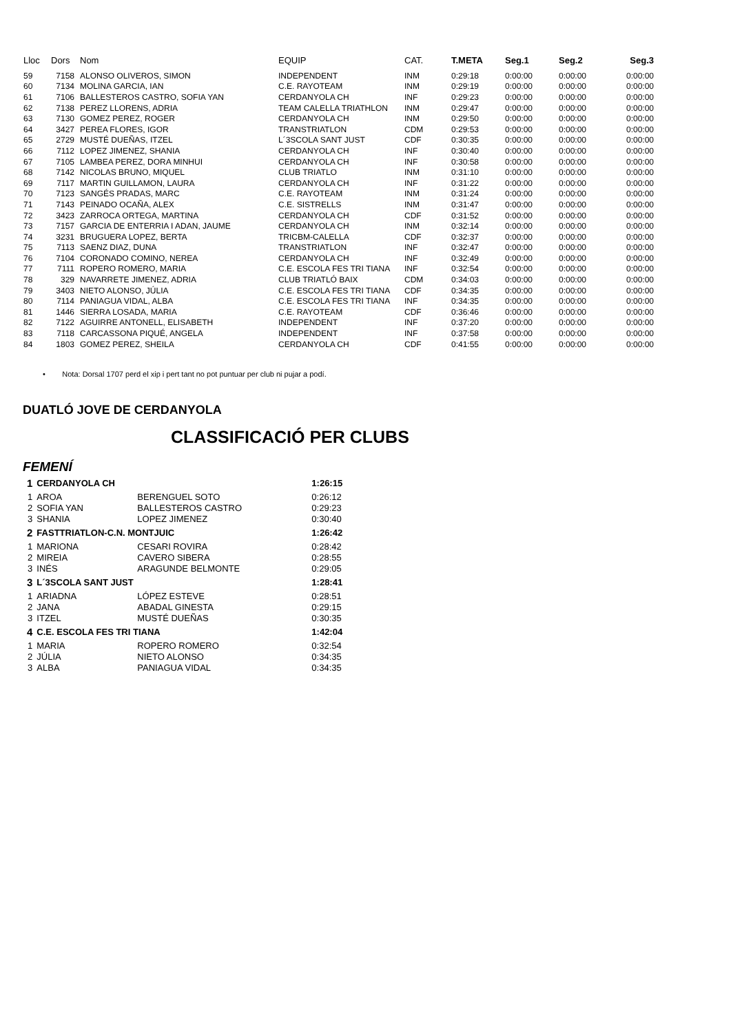| Lloc | Dors | Nom | EQUIP | CAT. | T.META | Seg.1 | Seg.2 | Seg.3 |
| --- | --- | --- | --- | --- | --- | --- | --- | --- |
| 59 | 7158 | ALONSO OLIVEROS, SIMON | INDEPENDENT | INM | 0:29:18 | 0:00:00 | 0:00:00 | 0:00:00 |
| 60 | 7134 | MOLINA GARCIA, IAN | C.E. RAYOTEAM | INM | 0:29:19 | 0:00:00 | 0:00:00 | 0:00:00 |
| 61 | 7106 | BALLESTEROS CASTRO, SOFIA YAN | CERDANYOLA CH | INF | 0:29:23 | 0:00:00 | 0:00:00 | 0:00:00 |
| 62 | 7138 | PEREZ LLORENS, ADRIA | TEAM CALELLA TRIATHLON | INM | 0:29:47 | 0:00:00 | 0:00:00 | 0:00:00 |
| 63 | 7130 | GOMEZ PEREZ, ROGER | CERDANYOLA CH | INM | 0:29:50 | 0:00:00 | 0:00:00 | 0:00:00 |
| 64 | 3427 | PEREA FLORES, IGOR | TRANSTRIATLON | CDM | 0:29:53 | 0:00:00 | 0:00:00 | 0:00:00 |
| 65 | 2729 | MUSTÉ DUEÑAS, ITZEL | L´3SCOLA SANT JUST | CDF | 0:30:35 | 0:00:00 | 0:00:00 | 0:00:00 |
| 66 | 7112 | LOPEZ JIMENEZ, SHANIA | CERDANYOLA CH | INF | 0:30:40 | 0:00:00 | 0:00:00 | 0:00:00 |
| 67 | 7105 | LAMBEA PEREZ, DORA MINHUI | CERDANYOLA CH | INF | 0:30:58 | 0:00:00 | 0:00:00 | 0:00:00 |
| 68 | 7142 | NICOLAS BRUNO, MIQUEL | CLUB TRIATLO | INM | 0:31:10 | 0:00:00 | 0:00:00 | 0:00:00 |
| 69 | 7117 | MARTIN GUILLAMON, LAURA | CERDANYOLA CH | INF | 0:31:22 | 0:00:00 | 0:00:00 | 0:00:00 |
| 70 | 7123 | SANGÉS PRADAS, MARC | C.E. RAYOTEAM | INM | 0:31:24 | 0:00:00 | 0:00:00 | 0:00:00 |
| 71 | 7143 | PEINADO OCAÑA, ALEX | C.E. SISTRELLS | INM | 0:31:47 | 0:00:00 | 0:00:00 | 0:00:00 |
| 72 | 3423 | ZARROCA ORTEGA, MARTINA | CERDANYOLA CH | CDF | 0:31:52 | 0:00:00 | 0:00:00 | 0:00:00 |
| 73 | 7157 | GARCIA DE ENTERRIA I ADAN, JAUME | CERDANYOLA CH | INM | 0:32:14 | 0:00:00 | 0:00:00 | 0:00:00 |
| 74 | 3231 | BRUGUERA LOPEZ, BERTA | TRICBM-CALELLA | CDF | 0:32:37 | 0:00:00 | 0:00:00 | 0:00:00 |
| 75 | 7113 | SAENZ DIAZ, DUNA | TRANSTRIATLON | INF | 0:32:47 | 0:00:00 | 0:00:00 | 0:00:00 |
| 76 | 7104 | CORONADO COMINO, NEREA | CERDANYOLA CH | INF | 0:32:49 | 0:00:00 | 0:00:00 | 0:00:00 |
| 77 | 7111 | ROPERO ROMERO, MARIA | C.E. ESCOLA FES TRI TIANA | INF | 0:32:54 | 0:00:00 | 0:00:00 | 0:00:00 |
| 78 | 329 | NAVARRETE JIMENEZ, ADRIA | CLUB TRIATLÓ BAIX | CDM | 0:34:03 | 0:00:00 | 0:00:00 | 0:00:00 |
| 79 | 3403 | NIETO ALONSO, JÚLIA | C.E. ESCOLA FES TRI TIANA | CDF | 0:34:35 | 0:00:00 | 0:00:00 | 0:00:00 |
| 80 | 7114 | PANIAGUA VIDAL, ALBA | C.E. ESCOLA FES TRI TIANA | INF | 0:34:35 | 0:00:00 | 0:00:00 | 0:00:00 |
| 81 | 1446 | SIERRA LOSADA, MARIA | C.E. RAYOTEAM | CDF | 0:36:46 | 0:00:00 | 0:00:00 | 0:00:00 |
| 82 | 7122 | AGUIRRE ANTONELL, ELISABETH | INDEPENDENT | INF | 0:37:20 | 0:00:00 | 0:00:00 | 0:00:00 |
| 83 | 7118 | CARCASSONA PIQUÉ, ANGELA | INDEPENDENT | INF | 0:37:58 | 0:00:00 | 0:00:00 | 0:00:00 |
| 84 | 1803 | GOMEZ PEREZ, SHEILA | CERDANYOLA CH | CDF | 0:41:55 | 0:00:00 | 0:00:00 | 0:00:00 |
• Nota: Dorsal 1707 perd el xip i pert tant no pot puntuar per club ni pujar a podí.
DUATLÓ JOVE DE CERDANYOLA
CLASSIFICACIÓ PER CLUBS
FEMENÍ
| 1 | CERDANYOLA CH | | 1:26:15 |
| 1 | AROA | BERENGUEL SOTO | 0:26:12 |
| 2 | SOFIA YAN | BALLESTEROS CASTRO | 0:29:23 |
| 3 | SHANIA | LOPEZ JIMENEZ | 0:30:40 |
| 2 | FASTTRIATLON-C.N. MONTJUIC | | 1:26:42 |
| 1 | MARIONA | CESARI ROVIRA | 0:28:42 |
| 2 | MIREIA | CAVERO SIBERA | 0:28:55 |
| 3 | INÉS | ARAGUNDE BELMONTE | 0:29:05 |
| 3 | L´3SCOLA SANT JUST | | 1:28:41 |
| 1 | ARIADNA | LÓPEZ ESTEVE | 0:28:51 |
| 2 | JANA | ABADAL GINESTA | 0:29:15 |
| 3 | ITZEL | MUSTÉ DUEÑAS | 0:30:35 |
| 4 | C.E. ESCOLA FES TRI TIANA | | 1:42:04 |
| 1 | MARIA | ROPERO ROMERO | 0:32:54 |
| 2 | JÚLIA | NIETO ALONSO | 0:34:35 |
| 3 | ALBA | PANIAGUA VIDAL | 0:34:35 |